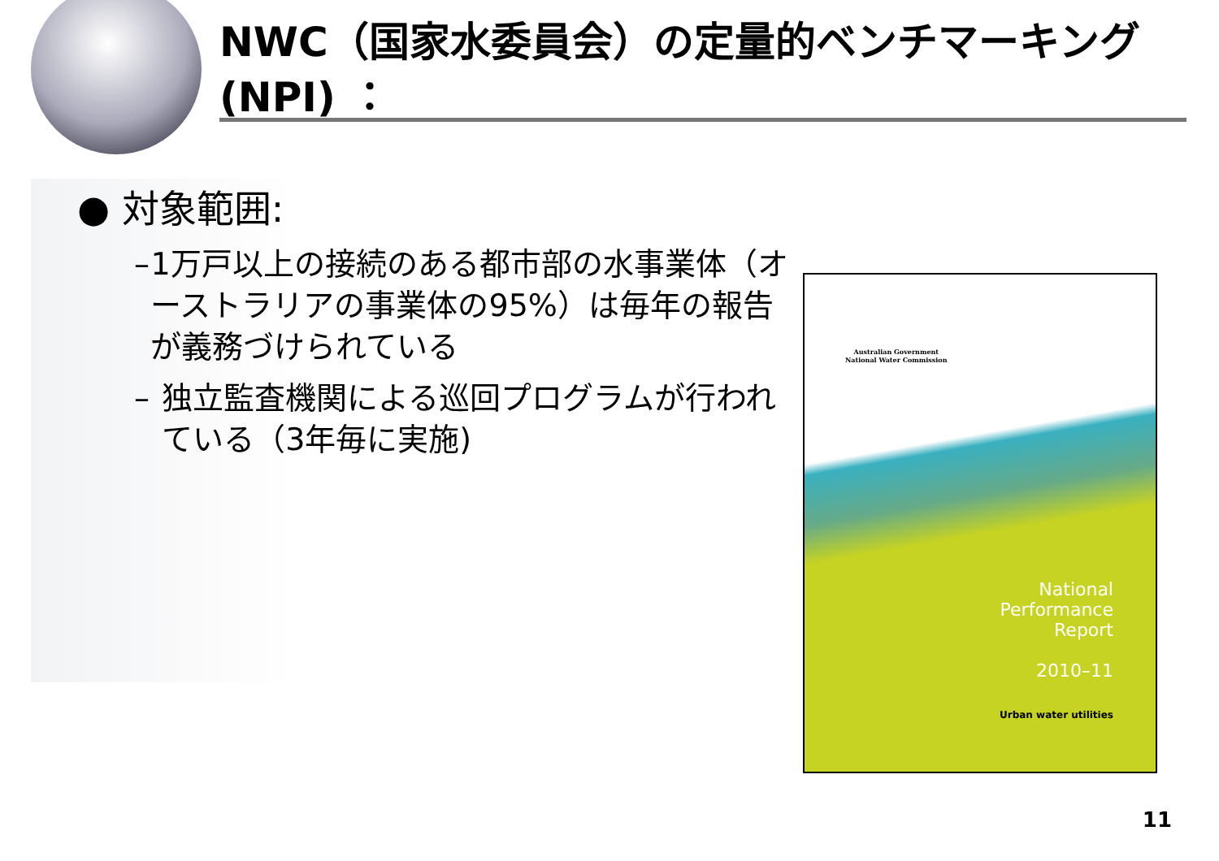NWC（国家水委員会）の定量的ベンチマーキング(NPI) ：
● 対象範囲:
– 1万戸以上の接続のある都市部の水事業体（オーストラリアの事業体の95%）は毎年の報告が義務づけられている
– 独立監査機関による巡回プログラムが行われている（3年毎に実施)
Australian Government
National Water Commission
National
Performance
Report
2010–11
Urban water utilities
11